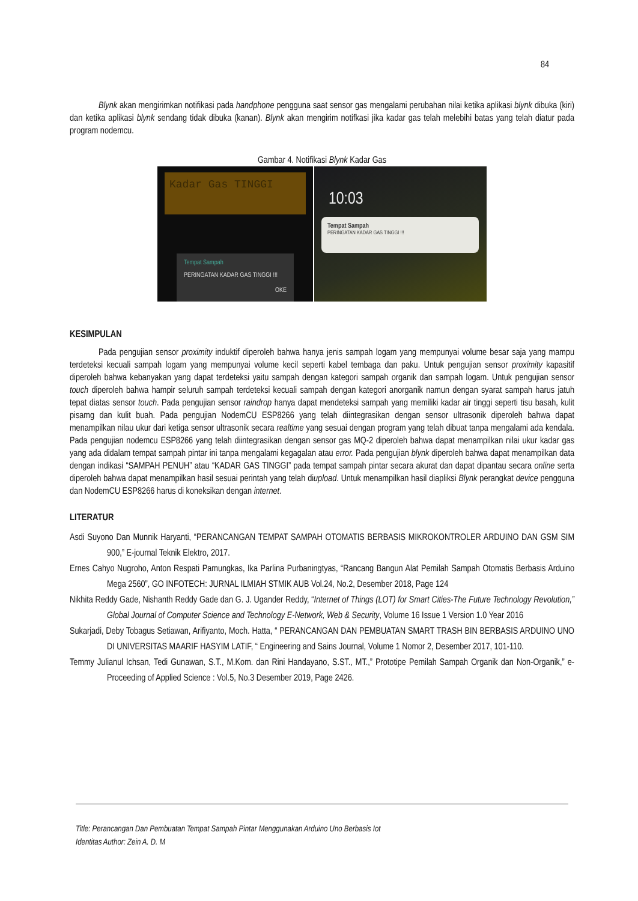84
Blynk akan mengirimkan notifikasi pada handphone pengguna saat sensor gas mengalami perubahan nilai ketika aplikasi blynk dibuka (kiri) dan ketika aplikasi blynk sendang tidak dibuka (kanan). Blynk akan mengirim notifkasi jika kadar gas telah melebihi batas yang telah diatur pada program nodemcu.
Gambar 4. Notifikasi Blynk Kadar Gas
Kadar Gas TINGGI
Tempat Sampah
PERINGATAN KADAR GAS TINGGI !!!
OKE
10:03
Tempat Sampah
PERINGATAN KADAR GAS TINGGI !!!
KESIMPULAN
Pada pengujian sensor proximity induktif diperoleh bahwa hanya jenis sampah logam yang mempunyai volume besar saja yang mampu terdeteksi kecuali sampah logam yang mempunyai volume kecil seperti kabel tembaga dan paku. Untuk pengujian sensor proximity kapasitif diperoleh bahwa kebanyakan yang dapat terdeteksi yaitu sampah dengan kategori sampah organik dan sampah logam. Untuk pengujian sensor touch diperoleh bahwa hampir seluruh sampah terdeteksi kecuali sampah dengan kategori anorganik namun dengan syarat sampah harus jatuh tepat diatas sensor touch. Pada pengujian sensor raindrop hanya dapat mendeteksi sampah yang memiliki kadar air tinggi seperti tisu basah, kulit pisamg dan kulit buah. Pada pengujian NodemCU ESP8266 yang telah diintegrasikan dengan sensor ultrasonik diperoleh bahwa dapat menampilkan nilau ukur dari ketiga sensor ultrasonik secara realtime yang sesuai dengan program yang telah dibuat tanpa mengalami ada kendala. Pada pengujian nodemcu ESP8266 yang telah diintegrasikan dengan sensor gas MQ-2 diperoleh bahwa dapat menampilkan nilai ukur kadar gas yang ada didalam tempat sampah pintar ini tanpa mengalami kegagalan atau error. Pada pengujian blynk diperoleh bahwa dapat menampilkan data dengan indikasi “SAMPAH PENUH” atau “KADAR GAS TINGGI” pada tempat sampah pintar secara akurat dan dapat dipantau secara online serta diperoleh bahwa dapat menampilkan hasil sesuai perintah yang telah diupload. Untuk menampilkan hasil diapliksi Blynk perangkat device pengguna dan NodemCU ESP8266 harus di koneksikan dengan internet.
LITERATUR
Asdi Suyono Dan Munnik Haryanti, “PERANCANGAN TEMPAT SAMPAH OTOMATIS BERBASIS MIKROKONTROLER ARDUINO DAN GSM SIM 900,” E-journal Teknik Elektro, 2017.
Ernes Cahyo Nugroho, Anton Respati Pamungkas, Ika Parlina Purbaningtyas, “Rancang Bangun Alat Pemilah Sampah Otomatis Berbasis Arduino Mega 2560”, GO INFOTECH: JURNAL ILMIAH STMIK AUB Vol.24, No.2, Desember 2018, Page 124
Nikhita Reddy Gade, Nishanth Reddy Gade dan G. J. Ugander Reddy, “Internet of Things (LOT) for Smart Cities-The Future Technology Revolution,” Global Journal of Computer Science and Technology E-Network, Web & Security, Volume 16 Issue 1 Version 1.0 Year 2016
Sukarjadi, Deby Tobagus Setiawan, Arifiyanto, Moch. Hatta, “ PERANCANGAN DAN PEMBUATAN SMART TRASH BIN BERBASIS ARDUINO UNO DI UNIVERSITAS MAARIF HASYIM LATIF, “ Engineering and Sains Journal, Volume 1 Nomor 2, Desember 2017, 101-110.
Temmy Julianul Ichsan, Tedi Gunawan, S.T., M.Kom. dan Rini Handayano, S.ST., MT.,” Prototipe Pemilah Sampah Organik dan Non-Organik,” e-Proceeding of Applied Science : Vol.5, No.3 Desember 2019, Page 2426.
Title: Perancangan Dan Pembuatan Tempat Sampah Pintar Menggunakan Arduino Uno Berbasis Iot
Identitas Author: Zein A. D. M